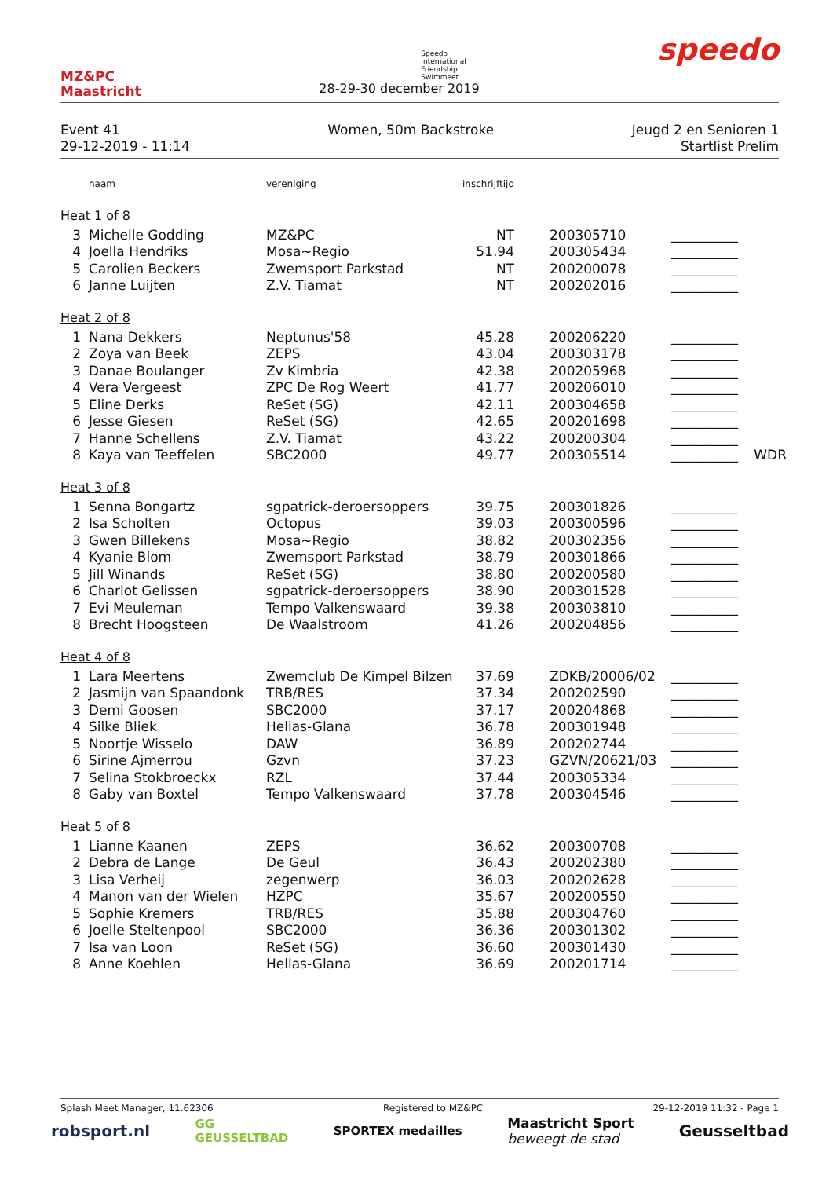MZ&PC
Maastricht
Speedo
International
Friendship
Swimmeet
28-29-30 december 2019
speedo
Event 41
29-12-2019 - 11:14
Women, 50m Backstroke Jeugd 2 en Senioren 1
Startlist Prelim
| | naam | vereniging | inschrijftijd | | | |
| Heat 1 of 8 | | | | | | |
| 3 | Michelle Godding | MZ&PC | NT | 200305710 | __________ | |
| 4 | Joella Hendriks | Mosa~Regio | 51.94 | 200305434 | __________ | |
| 5 | Carolien Beckers | Zwemsport Parkstad | NT | 200200078 | __________ | |
| 6 | Janne Luijten | Z.V. Tiamat | NT | 200202016 | __________ | |
| Heat 2 of 8 | | | | | | |
| 1 | Nana Dekkers | Neptunus'58 | 45.28 | 200206220 | __________ | |
| 2 | Zoya van Beek | ZEPS | 43.04 | 200303178 | __________ | |
| 3 | Danae Boulanger | Zv Kimbria | 42.38 | 200205968 | __________ | |
| 4 | Vera Vergeest | ZPC De Rog Weert | 41.77 | 200206010 | __________ | |
| 5 | Eline Derks | ReSet (SG) | 42.11 | 200304658 | __________ | |
| 6 | Jesse Giesen | ReSet (SG) | 42.65 | 200201698 | __________ | |
| 7 | Hanne Schellens | Z.V. Tiamat | 43.22 | 200200304 | __________ | |
| 8 | Kaya van Teeffelen | SBC2000 | 49.77 | 200305514 | __________ | WDR |
| Heat 3 of 8 | | | | | | |
| 1 | Senna Bongartz | sgpatrick-deroersoppers | 39.75 | 200301826 | __________ | |
| 2 | Isa Scholten | Octopus | 39.03 | 200300596 | __________ | |
| 3 | Gwen Billekens | Mosa~Regio | 38.82 | 200302356 | __________ | |
| 4 | Kyanie Blom | Zwemsport Parkstad | 38.79 | 200301866 | __________ | |
| 5 | Jill Winands | ReSet (SG) | 38.80 | 200200580 | __________ | |
| 6 | Charlot Gelissen | sgpatrick-deroersoppers | 38.90 | 200301528 | __________ | |
| 7 | Evi Meuleman | Tempo Valkenswaard | 39.38 | 200303810 | __________ | |
| 8 | Brecht Hoogsteen | De Waalstroom | 41.26 | 200204856 | __________ | |
| Heat 4 of 8 | | | | | | |
| 1 | Lara Meertens | Zwemclub De Kimpel Bilzen | 37.69 | ZDKB/20006/02 | __________ | |
| 2 | Jasmijn van Spaandonk | TRB/RES | 37.34 | 200202590 | __________ | |
| 3 | Demi Goosen | SBC2000 | 37.17 | 200204868 | __________ | |
| 4 | Silke Bliek | Hellas-Glana | 36.78 | 200301948 | __________ | |
| 5 | Noortje Wisselo | DAW | 36.89 | 200202744 | __________ | |
| 6 | Sirine Ajmerrou | Gzvn | 37.23 | GZVN/20621/03 | __________ | |
| 7 | Selina Stokbroeckx | RZL | 37.44 | 200305334 | __________ | |
| 8 | Gaby van Boxtel | Tempo Valkenswaard | 37.78 | 200304546 | __________ | |
| Heat 5 of 8 | | | | | | |
| 1 | Lianne Kaanen | ZEPS | 36.62 | 200300708 | __________ | |
| 2 | Debra de Lange | De Geul | 36.43 | 200202380 | __________ | |
| 3 | Lisa Verheij | zegenwerp | 36.03 | 200202628 | __________ | |
| 4 | Manon van der Wielen | HZPC | 35.67 | 200200550 | __________ | |
| 5 | Sophie Kremers | TRB/RES | 35.88 | 200304760 | __________ | |
| 6 | Joelle Steltenpool | SBC2000 | 36.36 | 200301302 | __________ | |
| 7 | Isa van Loon | ReSet (SG) | 36.60 | 200301430 | __________ | |
| 8 | Anne Koehlen | Hellas-Glana | 36.69 | 200201714 | __________ | |
Splash Meet Manager, 11.62306 Registered to MZ&PC 29-12-2019 11:32 - Page 1
robsport.nl GG
GEUSSELTBAD SPORTEX medailles Maastricht Sport
beweegt de stad Geusseltbad